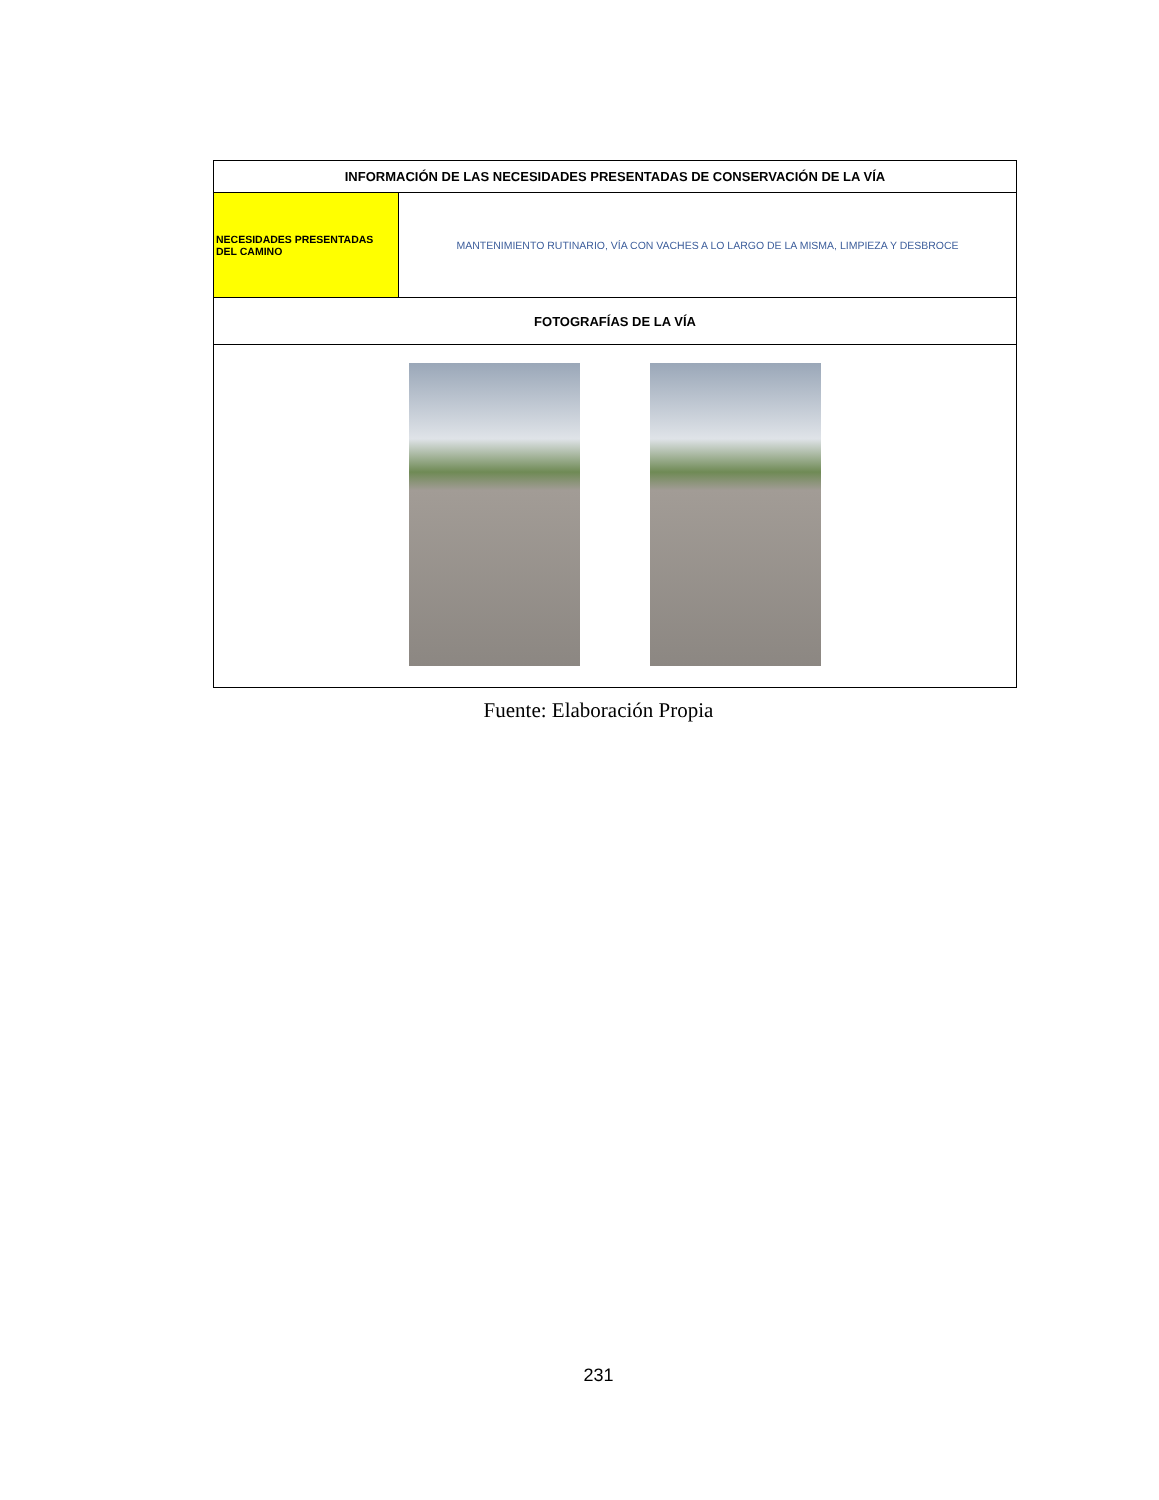| INFORMACIÓN DE LAS NECESIDADES PRESENTADAS DE CONSERVACIÓN DE LA VÍA | |
| --- | --- |
| NECESIDADES PRESENTADAS DEL CAMINO | MANTENIMIENTO RUTINARIO, VÍA CON VACHES A LO LARGO DE LA MISMA, LIMPIEZA Y DESBROCE |
| FOTOGRAFÍAS DE LA VÍA | |
Fuente: Elaboración Propia
231